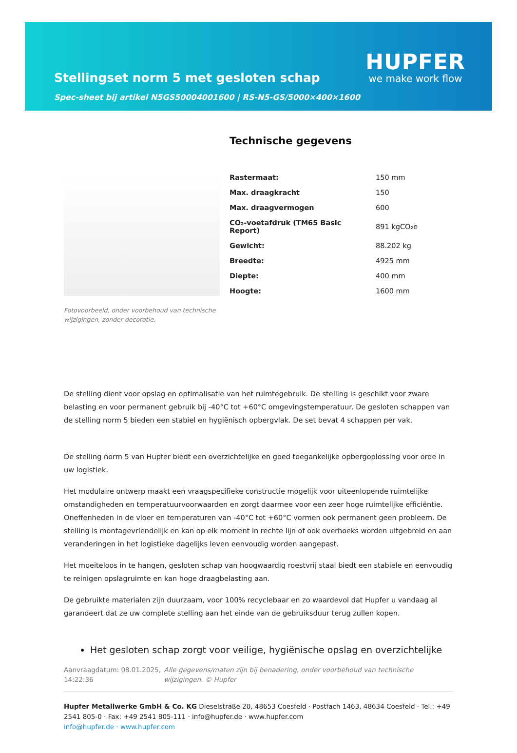Stellingset norm 5 met gesloten schap
Spec-sheet bij artikel N5GS50004001600 | RS-N5-GS/5000×400×1600
HUPFER
we make work flow
Fotovoorbeeld, onder voorbehoud van technische wijzigingen, zonder decoratie.
Technische gegevens
| Rastermaat: | 150 mm |
| Max. draagkracht | 150 |
| Max. draagvermogen | 600 |
| CO₂-voetafdruk (TM65 Basic Report) | 891 kgCO₂e |
| Gewicht: | 88.202 kg |
| Breedte: | 4925 mm |
| Diepte: | 400 mm |
| Hoogte: | 1600 mm |
De stelling dient voor opslag en optimalisatie van het ruimtegebruik. De stelling is geschikt voor zware belasting en voor permanent gebruik bij -40°C tot +60°C omgevingstemperatuur. De gesloten schappen van de stelling norm 5 bieden een stabiel en hygiënisch opbergvlak. De set bevat 4 schappen per vak.
De stelling norm 5 van Hupfer biedt een overzichtelijke en goed toegankelijke opbergoplossing voor orde in uw logistiek.
Het modulaire ontwerp maakt een vraagspecifieke constructie mogelijk voor uiteenlopende ruimtelijke omstandigheden en temperatuurvoorwaarden en zorgt daarmee voor een zeer hoge ruimtelijke efficiëntie. Oneffenheden in de vloer en temperaturen van -40°C tot +60°C vormen ook permanent geen probleem. De stelling is montagevriendelijk en kan op elk moment in rechte lijn of ook overhoeks worden uitgebreid en aan veranderingen in het logistieke dagelijks leven eenvoudig worden aangepast.
Het moeiteloos in te hangen, gesloten schap van hoogwaardig roestvrij staal biedt een stabiele en eenvoudig te reinigen opslagruimte en kan hoge draagbelasting aan.
De gebruikte materialen zijn duurzaam, voor 100% recyclebaar en zo waardevol dat Hupfer u vandaag al garandeert dat ze uw complete stelling aan het einde van de gebruiksduur terug zullen kopen.
Het gesloten schap zorgt voor veilige, hygiënische opslag en overzichtelijke
Aanvraagdatum: 08.01.2025, 14:22:36
Alle gegevens/maten zijn bij benadering, onder voorbehoud van technische wijzigingen. © Hupfer
Hupfer Metallwerke GmbH & Co. KG Dieselstraße 20, 48653 Coesfeld · Postfach 1463, 48634 Coesfeld · Tel.: +49 2541 805-0 · Fax: +49 2541 805-111 · info@hupfer.de · www.hupfer.com
info@hupfer.de · www.hupfer.com